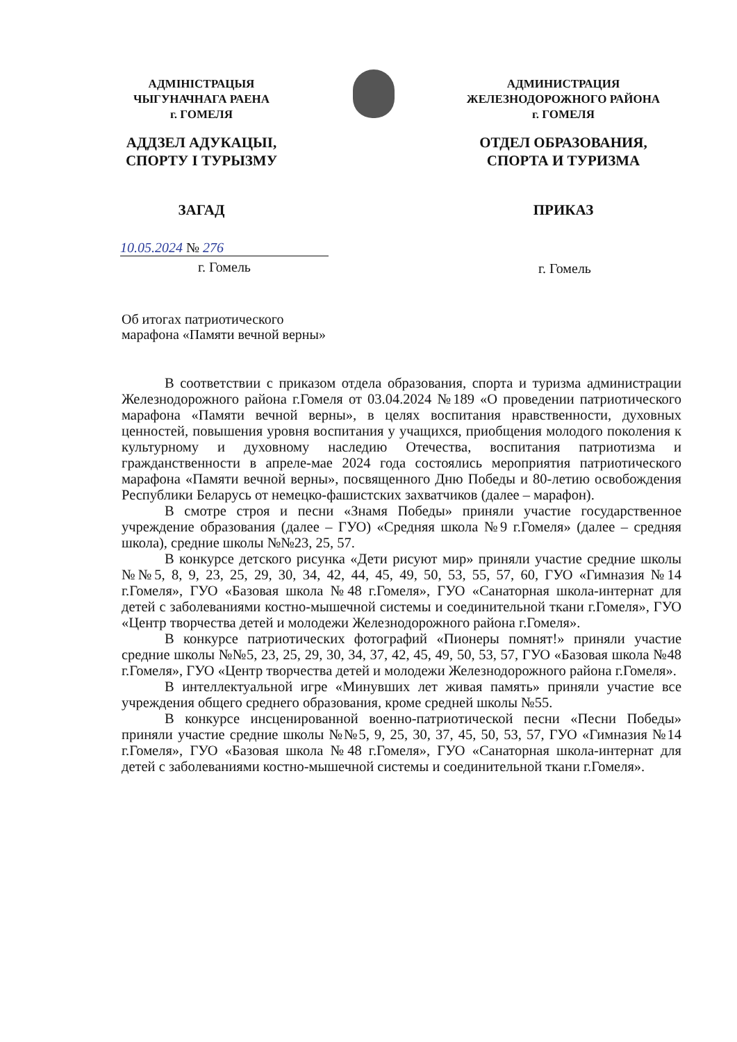АДМІНІСТРАЦЫЯ
ЧЫГУНАЧНАГА РАЕНА
г. ГОМЕЛЯ
АДДЗЕЛ АДУКАЦЫІ,
СПОРТУ І ТУРЫЗМУ
ЗАГАД
АДМИНИСТРАЦИЯ
ЖЕЛЕЗНОДОРОЖНОГО РАЙОНА
г. ГОМЕЛЯ
ОТДЕЛ ОБРАЗОВАНИЯ,
СПОРТА И ТУРИЗМА
ПРИКАЗ
10.05.2024 № 276
г. Гомель
г. Гомель
Об итогах патриотического
марафона «Памяти вечной верны»
В соответствии с приказом отдела образования, спорта и туризма администрации Железнодорожного района г.Гомеля от 03.04.2024 №189 «О проведении патриотического марафона «Памяти вечной верны», в целях воспитания нравственности, духовных ценностей, повышения уровня воспитания у учащихся, приобщения молодого поколения к культурному и духовному наследию Отечества, воспитания патриотизма и гражданственности в апреле-мае 2024 года состоялись мероприятия патриотического марафона «Памяти вечной верны», посвященного Дню Победы и 80-летию освобождения Республики Беларусь от немецко-фашистских захватчиков (далее – марафон).
В смотре строя и песни «Знамя Победы» приняли участие государственное учреждение образования (далее – ГУО) «Средняя школа №9 г.Гомеля» (далее – средняя школа), средние школы №№23, 25, 57.
В конкурсе детского рисунка «Дети рисуют мир» приняли участие средние школы №№5, 8, 9, 23, 25, 29, 30, 34, 42, 44, 45, 49, 50, 53, 55, 57, 60, ГУО «Гимназия №14 г.Гомеля», ГУО «Базовая школа №48 г.Гомеля», ГУО «Санаторная школа-интернат для детей с заболеваниями костно-мышечной системы и соединительной ткани г.Гомеля», ГУО «Центр творчества детей и молодежи Железнодорожного района г.Гомеля».
В конкурсе патриотических фотографий «Пионеры помнят!» приняли участие средние школы №№5, 23, 25, 29, 30, 34, 37, 42, 45, 49, 50, 53, 57, ГУО «Базовая школа №48 г.Гомеля», ГУО «Центр творчества детей и молодежи Железнодорожного района г.Гомеля».
В интеллектуальной игре «Минувших лет живая память» приняли участие все учреждения общего среднего образования, кроме средней школы №55.
В конкурсе инсценированной военно-патриотической песни «Песни Победы» приняли участие средние школы №№5, 9, 25, 30, 37, 45, 50, 53, 57, ГУО «Гимназия №14 г.Гомеля», ГУО «Базовая школа №48 г.Гомеля», ГУО «Санаторная школа-интернат для детей с заболеваниями костно-мышечной системы и соединительной ткани г.Гомеля».